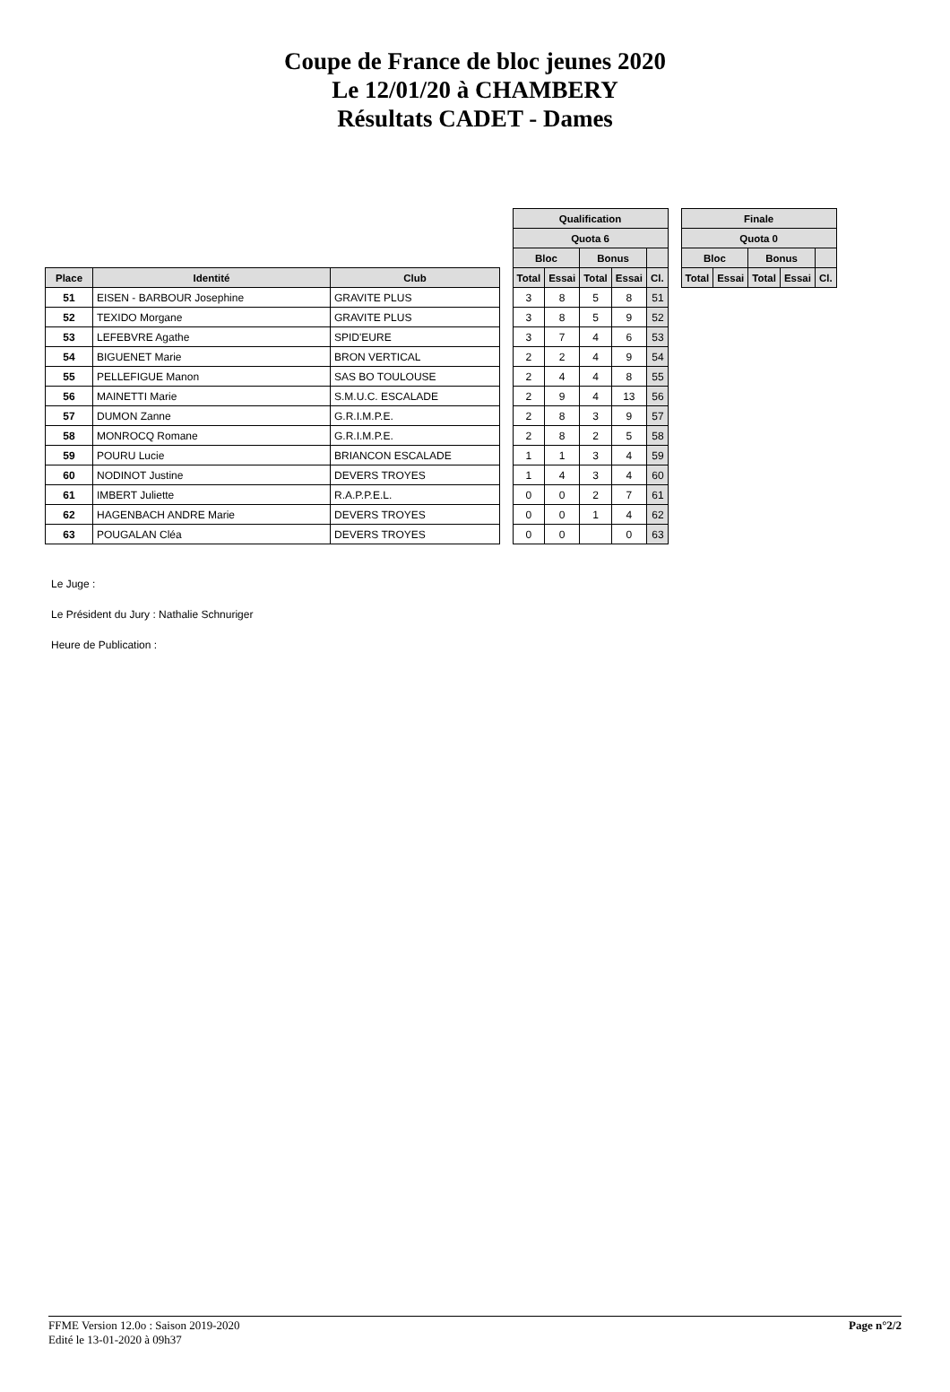Coupe de France de bloc jeunes 2020
Le 12/01/20 à CHAMBERY
Résultats CADET - Dames
| | | | | Qualification | | | | | | Finale | | | | |
| --- | --- | --- | --- | --- | --- | --- | --- | --- | --- | --- | --- | --- | --- | --- |
| | | | | Quota 6 | | | | | | Quota 0 | | | | |
| | | | | Bloc | | Bonus | | | | Bloc | | Bonus | | |
| Place | Identité | Club | | Total | Essai | Total | Essai | Cl. | | Total | Essai | Total | Essai | Cl. |
| 51 | EISEN - BARBOUR Josephine | GRAVITE PLUS | | 3 | 8 | 5 | 8 | 51 | | | | | | |
| 52 | TEXIDO Morgane | GRAVITE PLUS | | 3 | 8 | 5 | 9 | 52 | | | | | | |
| 53 | LEFEBVRE Agathe | SPID'EURE | | 3 | 7 | 4 | 6 | 53 | | | | | | |
| 54 | BIGUENET Marie | BRON VERTICAL | | 2 | 2 | 4 | 9 | 54 | | | | | | |
| 55 | PELLEFIGUE Manon | SAS BO TOULOUSE | | 2 | 4 | 4 | 8 | 55 | | | | | | |
| 56 | MAINETTI Marie | S.M.U.C. ESCALADE | | 2 | 9 | 4 | 13 | 56 | | | | | | |
| 57 | DUMON Zanne | G.R.I.M.P.E. | | 2 | 8 | 3 | 9 | 57 | | | | | | |
| 58 | MONROCQ Romane | G.R.I.M.P.E. | | 2 | 8 | 2 | 5 | 58 | | | | | | |
| 59 | POURU Lucie | BRIANCON ESCALADE | | 1 | 1 | 3 | 4 | 59 | | | | | | |
| 60 | NODINOT Justine | DEVERS TROYES | | 1 | 4 | 3 | 4 | 60 | | | | | | |
| 61 | IMBERT Juliette | R.A.P.P.E.L. | | 0 | 0 | 2 | 7 | 61 | | | | | | |
| 62 | HAGENBACH ANDRE Marie | DEVERS TROYES | | 0 | 0 | 1 | 4 | 62 | | | | | | |
| 63 | POUGALAN Cléa | DEVERS TROYES | | 0 | 0 | | 0 | 63 | | | | | | |
Le Juge :
Le Président du Jury : Nathalie Schnuriger
Heure de Publication :
FFME Version 12.0o : Saison 2019-2020
Edité le 13-01-2020 à 09h37 Page n°2/2